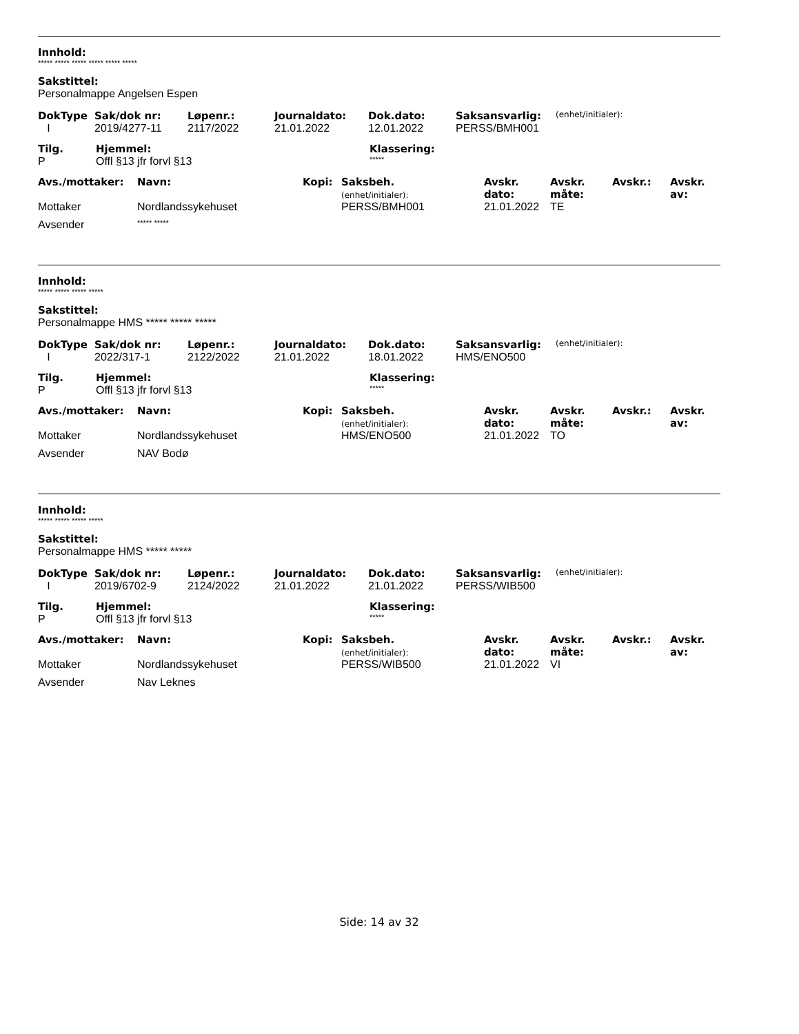Innhold:
***** ***** ***** ***** ***** *****
Sakstittel:
Personalmappe Angelsen Espen
| DokType | Sak/dok nr: | Løpenr.: | Journaldato: | Dok.dato: | Saksansvarlig: | (enhet/initialer): |
| --- | --- | --- | --- | --- | --- | --- |
| I | 2019/4277-11 | 2117/2022 | 21.01.2022 | 12.01.2022 | PERSS/BMH001 | |
| Tilg. | Hjemmel: | Klassering: |
| --- | --- | --- |
| P | Offl §13 jfr forvl §13 | ***** |
| Avs./mottaker: | Navn: | Kopi: | Saksbeh. (enhet/initialer): | Avskr. dato: | Avskr. måte: | Avskr.: | Avskr. av: |
| --- | --- | --- | --- | --- | --- | --- | --- |
| Mottaker | Nordlandssykehuset | | PERSS/BMH001 | 21.01.2022 | TE | | |
| Avsender | ***** ***** | | | | | | |
Innhold:
***** ***** ***** *****
Sakstittel:
Personalmappe HMS ***** ***** *****
| DokType | Sak/dok nr: | Løpenr.: | Journaldato: | Dok.dato: | Saksansvarlig: | (enhet/initialer): |
| --- | --- | --- | --- | --- | --- | --- |
| I | 2022/317-1 | 2122/2022 | 21.01.2022 | 18.01.2022 | HMS/ENO500 | |
| Tilg. | Hjemmel: | Klassering: |
| --- | --- | --- |
| P | Offl §13 jfr forvl §13 | ***** |
| Avs./mottaker: | Navn: | Kopi: | Saksbeh. (enhet/initialer): | Avskr. dato: | Avskr. måte: | Avskr.: | Avskr. av: |
| --- | --- | --- | --- | --- | --- | --- | --- |
| Mottaker | Nordlandssykehuset | | HMS/ENO500 | 21.01.2022 | TO | | |
| Avsender | NAV Bodø | | | | | | |
Innhold:
***** ***** ***** *****
Sakstittel:
Personalmappe HMS ***** *****
| DokType | Sak/dok nr: | Løpenr.: | Journaldato: | Dok.dato: | Saksansvarlig: | (enhet/initialer): |
| --- | --- | --- | --- | --- | --- | --- |
| I | 2019/6702-9 | 2124/2022 | 21.01.2022 | 21.01.2022 | PERSS/WIB500 | |
| Tilg. | Hjemmel: | Klassering: |
| --- | --- | --- |
| P | Offl §13 jfr forvl §13 | ***** |
| Avs./mottaker: | Navn: | Kopi: | Saksbeh. (enhet/initialer): | Avskr. dato: | Avskr. måte: | Avskr.: | Avskr. av: |
| --- | --- | --- | --- | --- | --- | --- | --- |
| Mottaker | Nordlandssykehuset | | PERSS/WIB500 | 21.01.2022 | VI | | |
| Avsender | Nav Leknes | | | | | | |
Side: 14 av 32